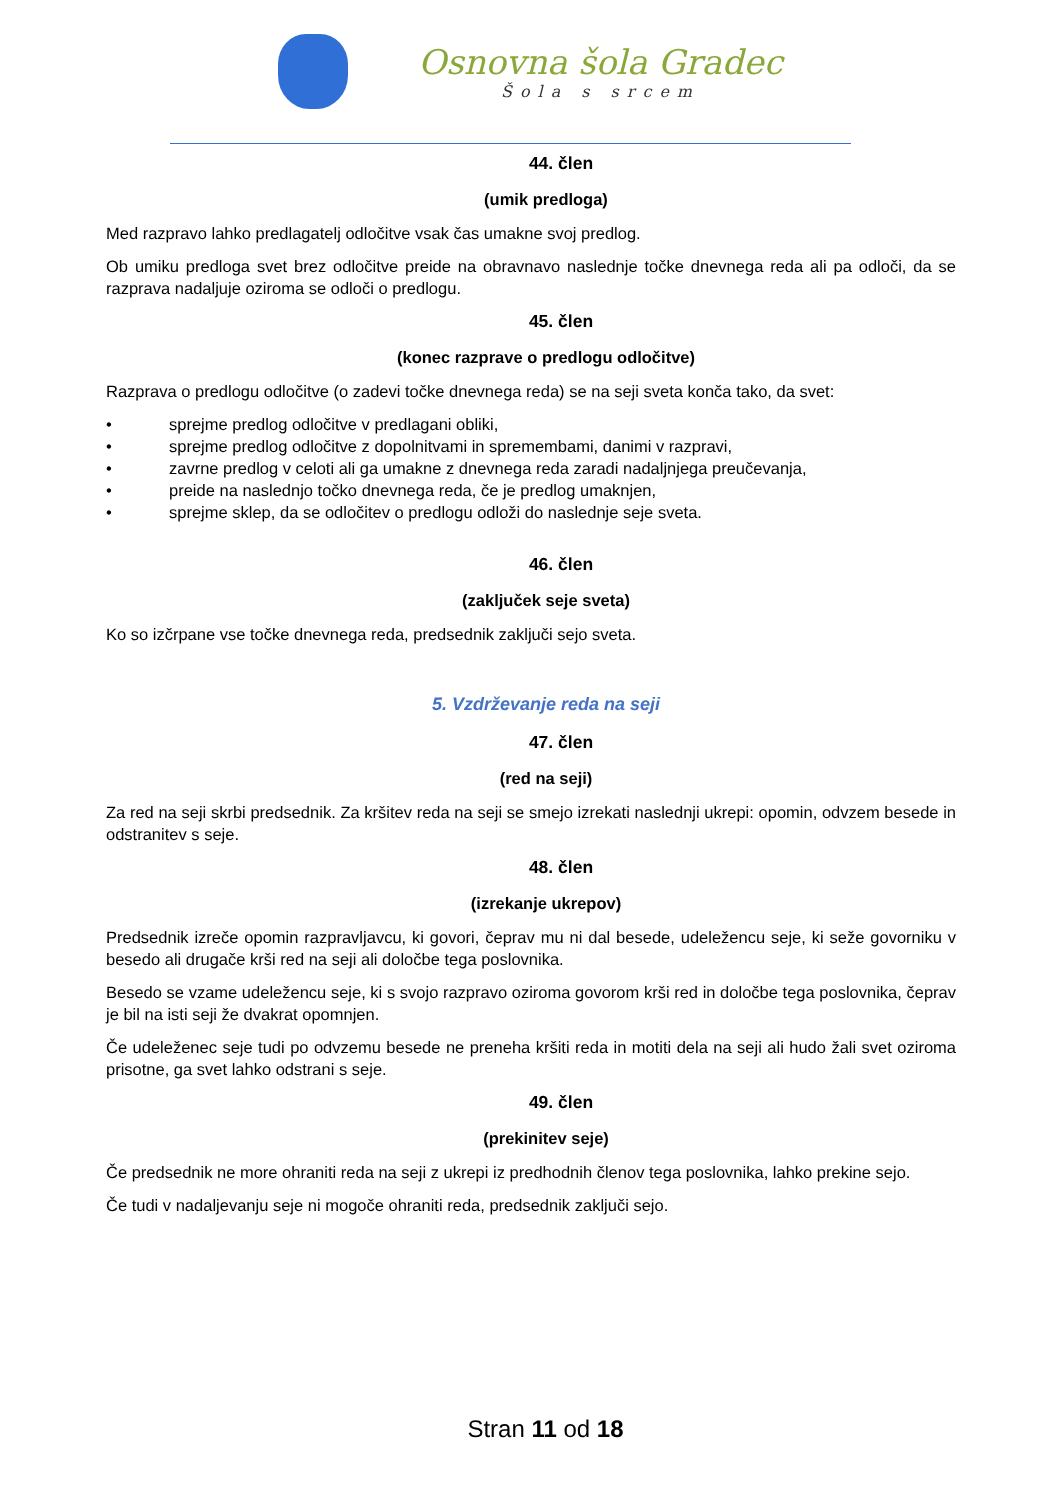Osnovna šola Gradec
Šola s srcem
44. člen
(umik predloga)
Med razpravo lahko predlagatelj odločitve vsak čas umakne svoj predlog.
Ob umiku predloga svet brez odločitve preide na obravnavo naslednje točke dnevnega reda ali pa odloči, da se razprava nadaljuje oziroma se odloči o predlogu.
45. člen
(konec razprave o predlogu odločitve)
Razprava o predlogu odločitve (o zadevi točke dnevnega reda) se na seji sveta konča tako, da svet:
• sprejme predlog odločitve v predlagani obliki,
• sprejme predlog odločitve z dopolnitvami in spremembami, danimi v razpravi,
• zavrne predlog v celoti ali ga umakne z dnevnega reda zaradi nadaljnjega preučevanja,
• preide na naslednjo točko dnevnega reda, če je predlog umaknjen,
• sprejme sklep, da se odločitev o predlogu odloži do naslednje seje sveta.
46. člen
(zaključek seje sveta)
Ko so izčrpane vse točke dnevnega reda, predsednik zaključi sejo sveta.
5. Vzdrževanje reda na seji
47. člen
(red na seji)
Za red na seji skrbi predsednik. Za kršitev reda na seji se smejo izrekati naslednji ukrepi: opomin, odvzem besede in odstranitev s seje.
48. člen
(izrekanje ukrepov)
Predsednik izreče opomin razpravljavcu, ki govori, čeprav mu ni dal besede, udeležencu seje, ki seže govorniku v besedo ali drugače krši red na seji ali določbe tega poslovnika.
Besedo se vzame udeležencu seje, ki s svojo razpravo oziroma govorom krši red in določbe tega poslovnika, čeprav je bil na isti seji že dvakrat opomnjen.
Če udeleženec seje tudi po odvzemu besede ne preneha kršiti reda in motiti dela na seji ali hudo žali svet oziroma prisotne, ga svet lahko odstrani s seje.
49. člen
(prekinitev seje)
Če predsednik ne more ohraniti reda na seji z ukrepi iz predhodnih členov tega poslovnika, lahko prekine sejo.
Če tudi v nadaljevanju seje ni mogoče ohraniti reda, predsednik zaključi sejo.
Stran 11 od 18